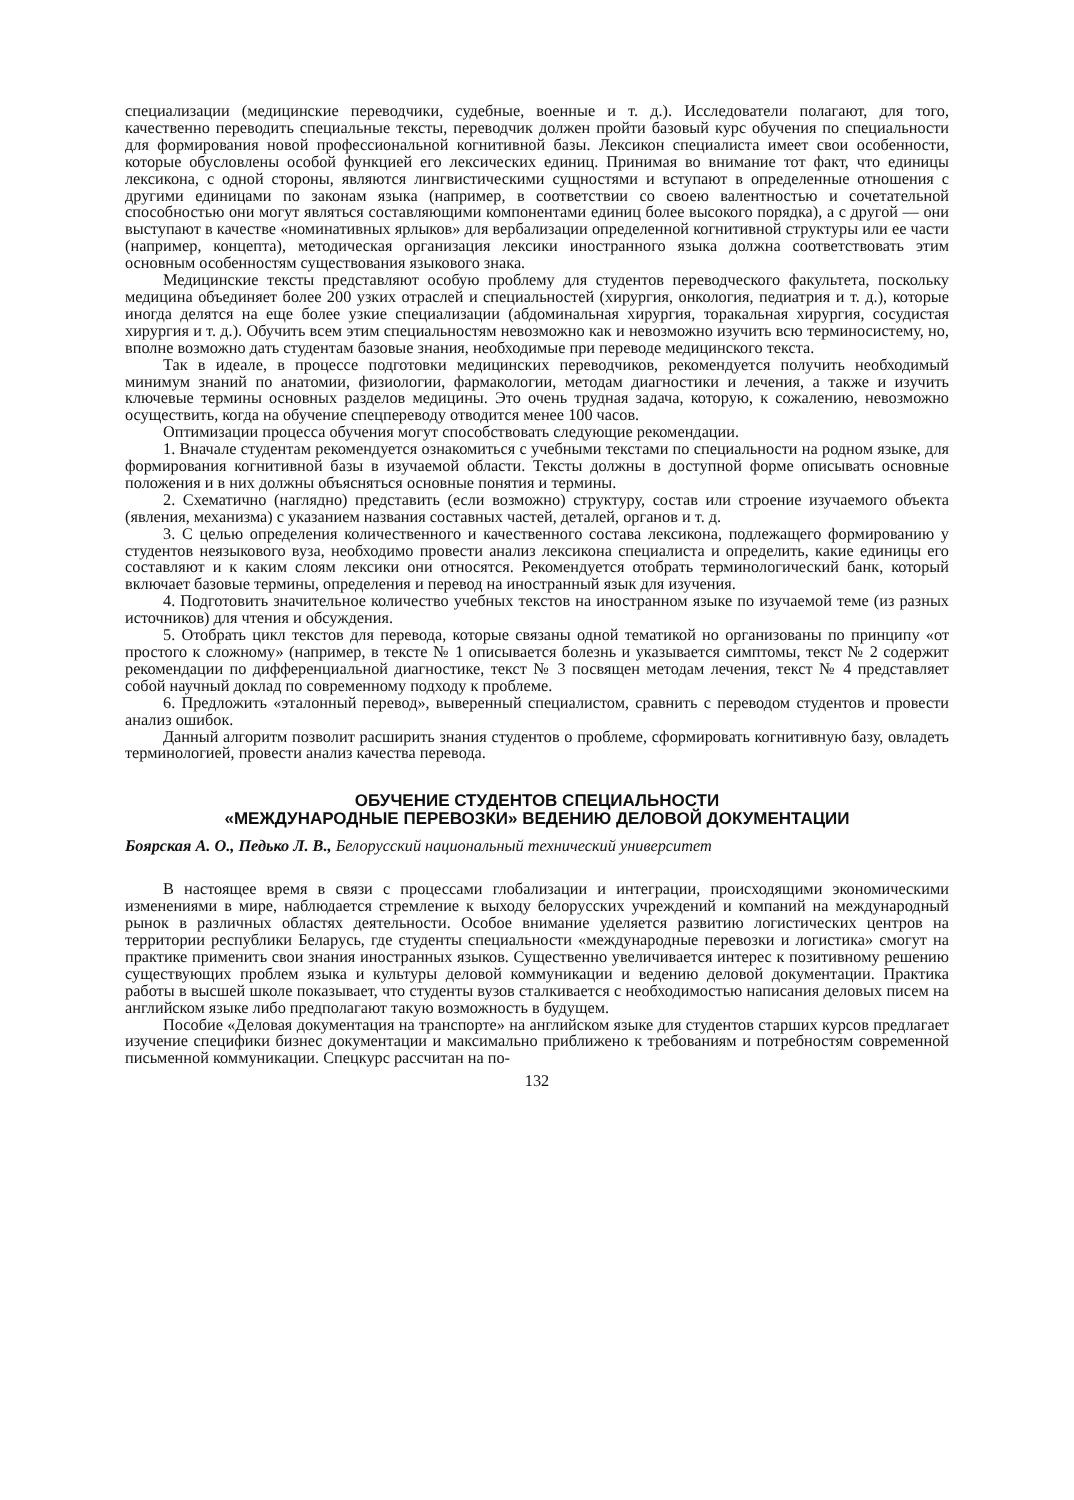специализации (медицинские переводчики, судебные, военные и т. д.). Исследователи полагают, для того, качественно переводить специальные тексты, переводчик должен пройти базовый курс обучения по специальности для формирования новой профессиональной когнитивной базы. Лексикон специалиста имеет свои особенности, которые обусловлены особой функцией его лексических единиц. Принимая во внимание тот факт, что единицы лексикона, с одной стороны, являются лингвистическими сущностями и вступают в определенные отношения с другими единицами по законам языка (например, в соответствии со своею валентностью и сочетательной способностью они могут являться составляющими компонентами единиц более высокого порядка), а с другой — они выступают в качестве «номинативных ярлыков» для вербализации определенной когнитивной структуры или ее части (например, концепта), методическая организация лексики иностранного языка должна соответствовать этим основным особенностям существования языкового знака.
Медицинские тексты представляют особую проблему для студентов переводческого факультета, поскольку медицина объединяет более 200 узких отраслей и специальностей (хирургия, онкология, педиатрия и т. д.), которые иногда делятся на еще более узкие специализации (абдоминальная хирургия, торакальная хирургия, сосудистая хирургия и т. д.). Обучить всем этим специальностям невозможно как и невозможно изучить всю терминосистему, но, вполне возможно дать студентам базовые знания, необходимые при переводе медицинского текста.
Так в идеале, в процессе подготовки медицинских переводчиков, рекомендуется получить необходимый минимум знаний по анатомии, физиологии, фармакологии, методам диагностики и лечения, а также и изучить ключевые термины основных разделов медицины. Это очень трудная задача, которую, к сожалению, невозможно осуществить, когда на обучение спецпереводу отводится менее 100 часов.
Оптимизации процесса обучения могут способствовать следующие рекомендации.
1. Вначале студентам рекомендуется ознакомиться с учебными текстами по специальности на родном языке, для формирования когнитивной базы в изучаемой области. Тексты должны в доступной форме описывать основные положения и в них должны объясняться основные понятия и термины.
2. Схематично (наглядно) представить (если возможно) структуру, состав или строение изучаемого объекта (явления, механизма) с указанием названия составных частей, деталей, органов и т. д.
3. С целью определения количественного и качественного состава лексикона, подлежащего формированию у студентов неязыкового вуза, необходимо провести анализ лексикона специалиста и определить, какие единицы его составляют и к каким слоям лексики они относятся. Рекомендуется отобрать терминологический банк, который включает базовые термины, определения и перевод на иностранный язык для изучения.
4. Подготовить значительное количество учебных текстов на иностранном языке по изучаемой теме (из разных источников) для чтения и обсуждения.
5. Отобрать цикл текстов для перевода, которые связаны одной тематикой но организованы по принципу «от простого к сложному» (например, в тексте № 1 описывается болезнь и указывается симптомы, текст № 2 содержит рекомендации по дифференциальной диагностике, текст № 3 посвящен методам лечения, текст № 4 представляет собой научный доклад по современному подходу к проблеме.
6. Предложить «эталонный перевод», выверенный специалистом, сравнить с переводом студентов и провести анализ ошибок.
Данный алгоритм позволит расширить знания студентов о проблеме, сформировать когнитивную базу, овладеть терминологией, провести анализ качества перевода.
ОБУЧЕНИЕ СТУДЕНТОВ СПЕЦИАЛЬНОСТИ
«МЕЖДУНАРОДНЫЕ ПЕРЕВОЗКИ» ВЕДЕНИЮ ДЕЛОВОЙ ДОКУМЕНТАЦИИ
Боярская А. О., Педько Л. В., Белорусский национальный технический университет
В настоящее время в связи с процессами глобализации и интеграции, происходящими экономическими изменениями в мире, наблюдается стремление к выходу белорусских учреждений и компаний на международный рынок в различных областях деятельности. Особое внимание уделяется развитию логистических центров на территории республики Беларусь, где студенты специальности «международные перевозки и логистика» смогут на практике применить свои знания иностранных языков. Существенно увеличивается интерес к позитивному решению существующих проблем языка и культуры деловой коммуникации и ведению деловой документации. Практика работы в высшей школе показывает, что студенты вузов сталкивается с необходимостью написания деловых писем на английском языке либо предполагают такую возможность в будущем.
Пособие «Деловая документация на транспорте» на английском языке для студентов старших курсов предлагает изучение специфики бизнес документации и максимально приближено к требованиям и потребностям современной письменной коммуникации. Спецкурс рассчитан на по-
132